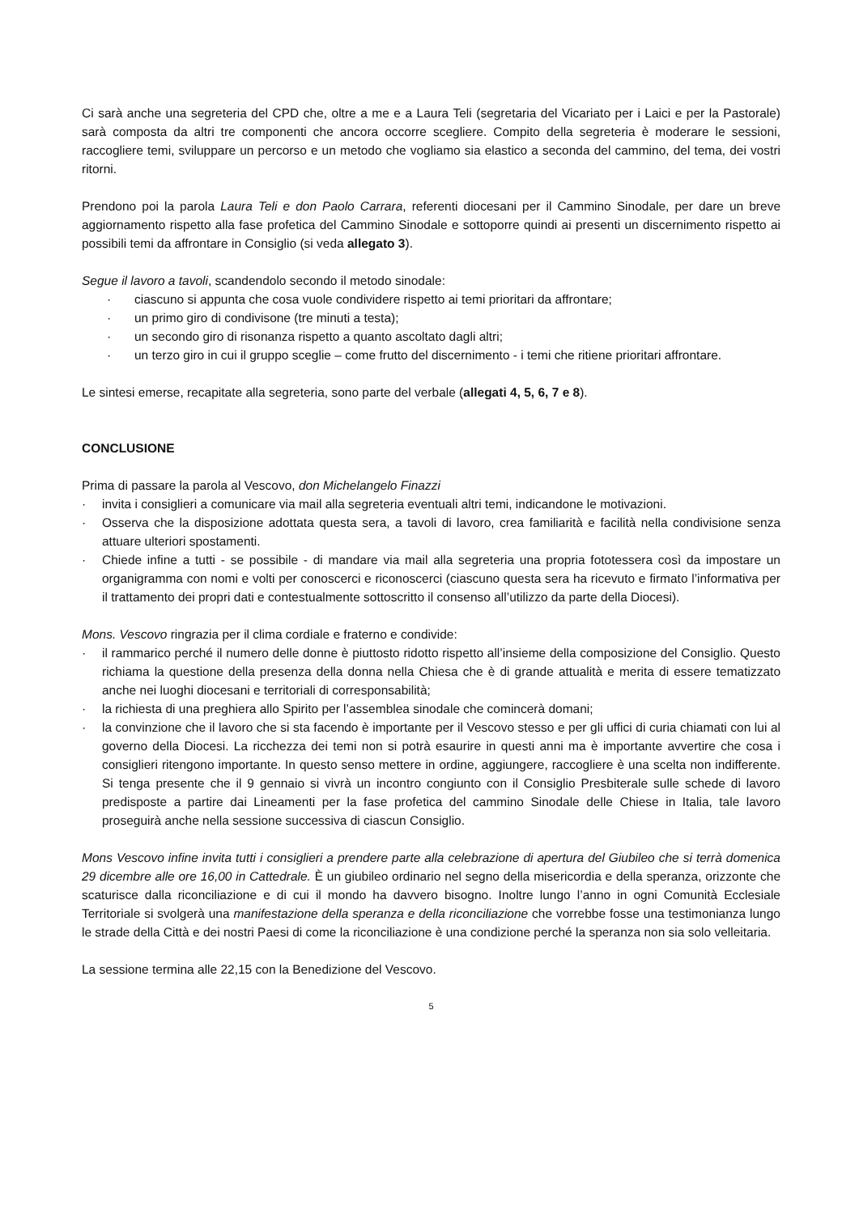Ci sarà anche una segreteria del CPD che, oltre a me e a Laura Teli (segretaria del Vicariato per i Laici e per la Pastorale) sarà composta da altri tre componenti che ancora occorre scegliere. Compito della segreteria è moderare le sessioni, raccogliere temi, sviluppare un percorso e un metodo che vogliamo sia elastico a seconda del cammino, del tema, dei vostri ritorni.
Prendono poi la parola Laura Teli e don Paolo Carrara, referenti diocesani per il Cammino Sinodale, per dare un breve aggiornamento rispetto alla fase profetica del Cammino Sinodale e sottoporre quindi ai presenti un discernimento rispetto ai possibili temi da affrontare in Consiglio (si veda allegato 3).
Segue il lavoro a tavoli, scandendolo secondo il metodo sinodale:
· ciascuno si appunta che cosa vuole condividere rispetto ai temi prioritari da affrontare;
· un primo giro di condivisone (tre minuti a testa);
· un secondo giro di risonanza rispetto a quanto ascoltato dagli altri;
· un terzo giro in cui il gruppo sceglie – come frutto del discernimento - i temi che ritiene prioritari affrontare.
Le sintesi emerse, recapitate alla segreteria, sono parte del verbale (allegati 4, 5, 6, 7 e 8).
CONCLUSIONE
Prima di passare la parola al Vescovo, don Michelangelo Finazzi
· invita i consiglieri a comunicare via mail alla segreteria eventuali altri temi, indicandone le motivazioni.
· Osserva che la disposizione adottata questa sera, a tavoli di lavoro, crea familiarità e facilità nella condivisione senza attuare ulteriori spostamenti.
· Chiede infine a tutti - se possibile - di mandare via mail alla segreteria una propria fototessera così da impostare un organigramma con nomi e volti per conoscerci e riconoscerci (ciascuno questa sera ha ricevuto e firmato l’informativa per il trattamento dei propri dati e contestualmente sottoscritto il consenso all’utilizzo da parte della Diocesi).
Mons. Vescovo ringrazia per il clima cordiale e fraterno e condivide:
· il rammarico perché il numero delle donne è piuttosto ridotto rispetto all’insieme della composizione del Consiglio. Questo richiama la questione della presenza della donna nella Chiesa che è di grande attualità e merita di essere tematizzato anche nei luoghi diocesani e territoriali di corresponsabilità;
· la richiesta di una preghiera allo Spirito per l’assemblea sinodale che comincerà domani;
· la convinzione che il lavoro che si sta facendo è importante per il Vescovo stesso e per gli uffici di curia chiamati con lui al governo della Diocesi. La ricchezza dei temi non si potrà esaurire in questi anni ma è importante avvertire che cosa i consiglieri ritengono importante. In questo senso mettere in ordine, aggiungere, raccogliere è una scelta non indifferente. Si tenga presente che il 9 gennaio si vivrà un incontro congiunto con il Consiglio Presbiterale sulle schede di lavoro predisposte a partire dai Lineamenti per la fase profetica del cammino Sinodale delle Chiese in Italia, tale lavoro proseguirà anche nella sessione successiva di ciascun Consiglio.
Mons Vescovo infine invita tutti i consiglieri a prendere parte alla celebrazione di apertura del Giubileo che si terrà domenica 29 dicembre alle ore 16,00 in Cattedrale. È un giubileo ordinario nel segno della misericordia e della speranza, orizzonte che scaturisce dalla riconciliazione e di cui il mondo ha davvero bisogno. Inoltre lungo l’anno in ogni Comunità Ecclesiale Territoriale si svolgerà una manifestazione della speranza e della riconciliazione che vorrebbe fosse una testimonianza lungo le strade della Città e dei nostri Paesi di come la riconciliazione è una condizione perché la speranza non sia solo velleitaria.
La sessione termina alle 22,15 con la Benedizione del Vescovo.
5